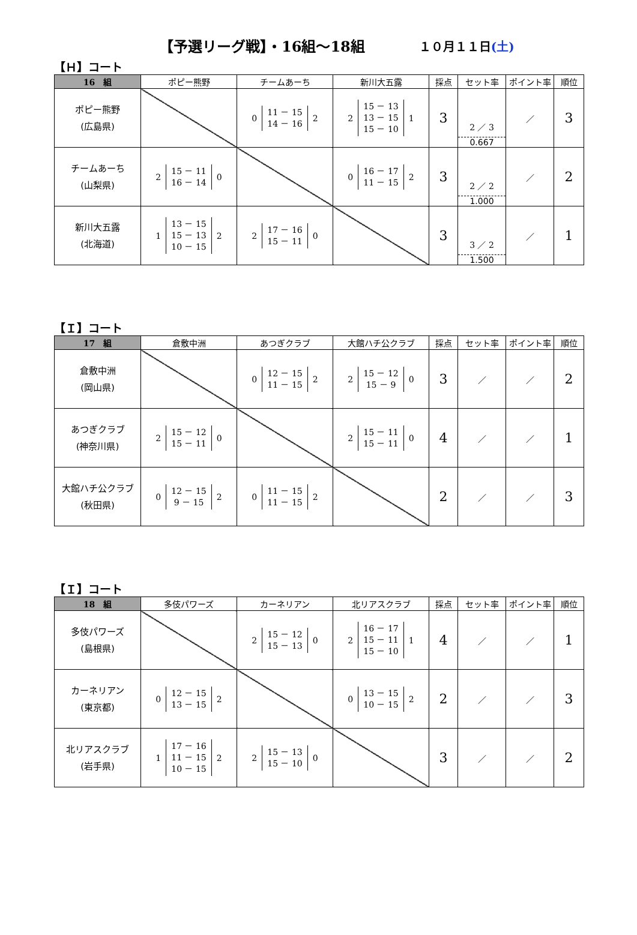【予選リーグ戦】・16組～18組 １０月１１日(土)
【Ｈ】コート
| 16 組 | ポピー熊野 | チームあーち | 新川大五露 | 採点 | セット率 | ポイント率 | 順位 |
| --- | --- | --- | --- | --- | --- | --- | --- |
| ポピー熊野 (広島県) | | 0 11 － 15 14 － 16 2 | 2 15 － 13 13 － 15 15 － 10 1 | 3 | 2 ／ 3 0.667 | ／ | 3 |
| チームあーち (山梨県) | 2 15 － 11 16 － 14 0 | | 0 16 － 17 11 － 15 2 | 3 | 2 ／ 2 1.000 | ／ | 2 |
| 新川大五露 (北海道) | 1 13 － 15 15 － 13 10 － 15 2 | 2 17 － 16 15 － 11 0 | | 3 | 3 ／ 2 1.500 | ／ | 1 |
【Ｉ】コート
| 17 組 | 倉敷中洲 | あつぎクラブ | 大館ハチ公クラブ | 採点 | セット率 | ポイント率 | 順位 |
| --- | --- | --- | --- | --- | --- | --- | --- |
| 倉敷中洲 (岡山県) | | 0 12 － 15 11 － 15 2 | 2 15 － 12 15 － 9 0 | 3 | ／ | ／ | 2 |
| あつぎクラブ (神奈川県) | 2 15 － 12 15 － 11 0 | | 2 15 － 11 15 － 11 0 | 4 | ／ | ／ | 1 |
| 大館ハチ公クラブ (秋田県) | 0 12 － 15 9 － 15 2 | 0 11 － 15 11 － 15 2 | | 2 | ／ | ／ | 3 |
【Ｉ】コート
| 18 組 | 多伎パワーズ | カーネリアン | 北リアスクラブ | 採点 | セット率 | ポイント率 | 順位 |
| --- | --- | --- | --- | --- | --- | --- | --- |
| 多伎パワーズ (島根県) | | 2 15 － 12 15 － 13 0 | 2 16 － 17 15 － 11 15 － 10 1 | 4 | ／ | ／ | 1 |
| カーネリアン (東京都) | 0 12 － 15 13 － 15 2 | | 0 13 － 15 10 － 15 2 | 2 | ／ | ／ | 3 |
| 北リアスクラブ (岩手県) | 1 17 － 16 11 － 15 10 － 15 2 | 2 15 － 13 15 － 10 0 | | 3 | ／ | ／ | 2 |